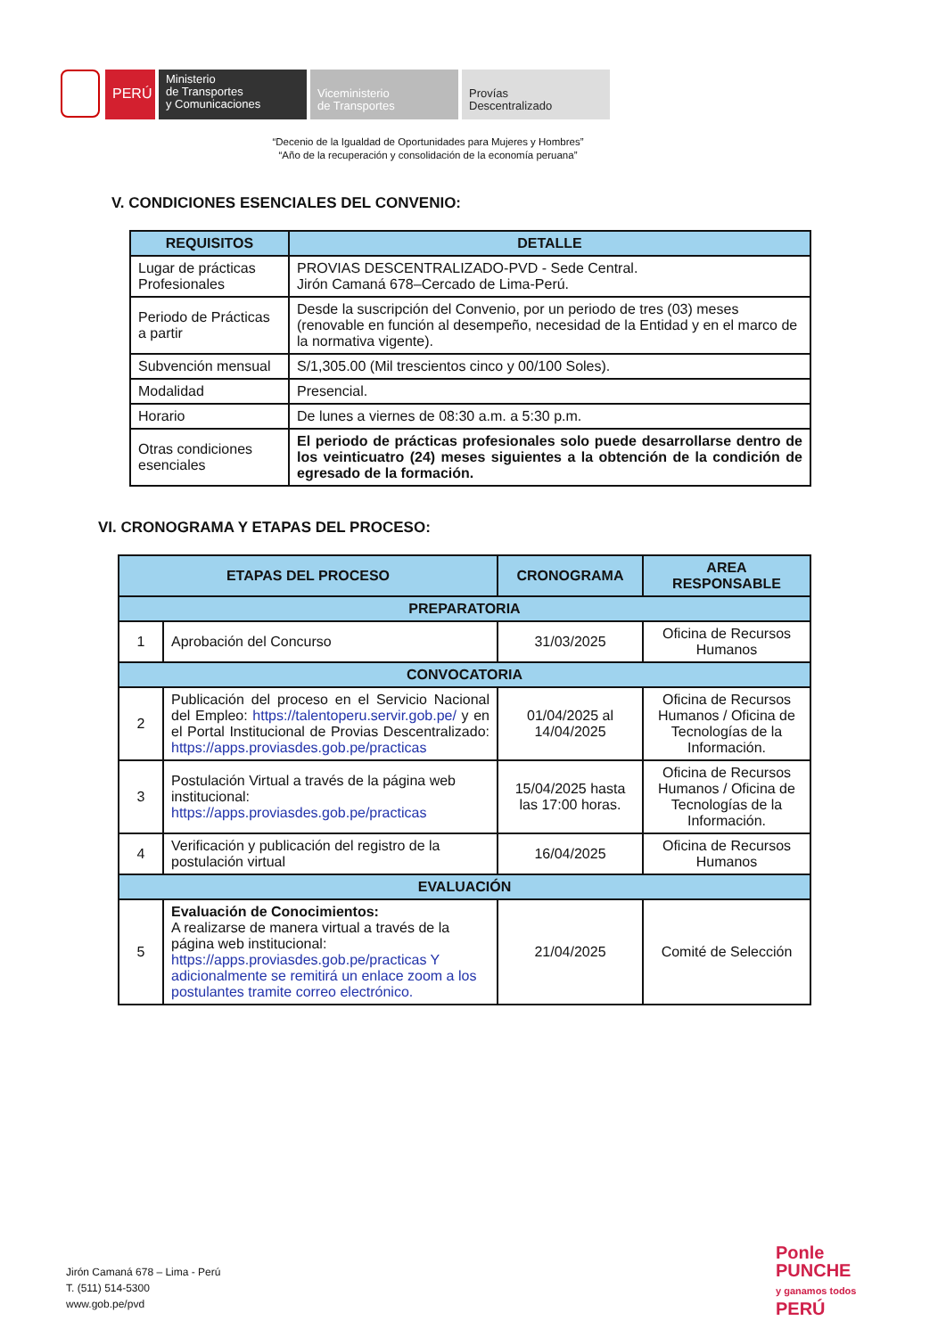PERÚ
Ministerio
de Transportes
y Comunicaciones
Viceministerio
de Transportes
Provías
Descentralizado
“Decenio de la Igualdad de Oportunidades para Mujeres y Hombres”
“Año de la recuperación y consolidación de la economía peruana”
V. CONDICIONES ESENCIALES DEL CONVENIO:
| REQUISITOS | DETALLE |
| --- | --- |
| Lugar de prácticas Profesionales | PROVIAS DESCENTRALIZADO-PVD - Sede Central. Jirón Camaná 678–Cercado de Lima-Perú. |
| Periodo de Prácticas a partir | Desde la suscripción del Convenio, por un periodo de tres (03) meses (renovable en función al desempeño, necesidad de la Entidad y en el marco de la normativa vigente). |
| Subvención mensual | S/1,305.00 (Mil trescientos cinco y 00/100 Soles). |
| Modalidad | Presencial. |
| Horario | De lunes a viernes de 08:30 a.m. a 5:30 p.m. |
| Otras condiciones esenciales | El periodo de prácticas profesionales solo puede desarrollarse dentro de los veinticuatro (24) meses siguientes a la obtención de la condición de egresado de la formación. |
VI. CRONOGRAMA Y ETAPAS DEL PROCESO:
| ETAPAS DEL PROCESO | | CRONOGRAMA | AREA RESPONSABLE |
| --- | --- | --- | --- |
| PREPARATORIA | | | |
| 1 | Aprobación del Concurso | 31/03/2025 | Oficina de Recursos Humanos |
| CONVOCATORIA | | | |
| 2 | Publicación del proceso en el Servicio Nacional del Empleo: https://talentoperu.servir.gob.pe/ y en el Portal Institucional de Provias Descentralizado: https://apps.proviasdes.gob.pe/practicas | 01/04/2025 al 14/04/2025 | Oficina de Recursos Humanos / Oficina de Tecnologías de la Información. |
| 3 | Postulación Virtual a través de la página web institucional: https://apps.proviasdes.gob.pe/practicas | 15/04/2025 hasta las 17:00 horas. | Oficina de Recursos Humanos / Oficina de Tecnologías de la Información. |
| 4 | Verificación y publicación del registro de la postulación virtual | 16/04/2025 | Oficina de Recursos Humanos |
| EVALUACIÓN | | | |
| 5 | Evaluación de Conocimientos: A realizarse de manera virtual a través de la página web institucional: https://apps.proviasdes.gob.pe/practicas Y adicionalmente se remitirá un enlace zoom a los postulantes tramite correo electrónico. | 21/04/2025 | Comité de Selección |
Jirón Camaná 678 – Lima - Perú
T. (511) 514-5300
www.gob.pe/pvd
Ponle
PUNCHE
y ganamos todos
PERÚ